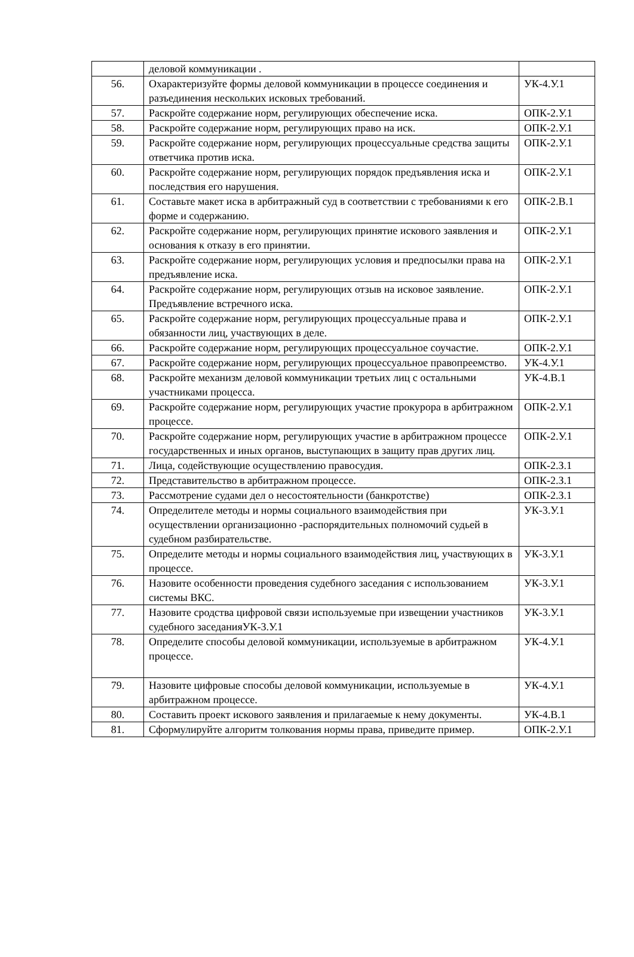| | деловой коммуникации . | |
| 56. | Охарактеризуйте формы деловой коммуникации в процессе соединения и разъединения нескольких исковых требований. | УК-4.У.1 |
| 57. | Раскройте содержание норм, регулирующих обеспечение иска. | ОПК-2.У.1 |
| 58. | Раскройте содержание норм, регулирующих право на иск. | ОПК-2.У.1 |
| 59. | Раскройте содержание норм, регулирующих процессуальные средства защиты ответчика против иска. | ОПК-2.У.1 |
| 60. | Раскройте содержание норм, регулирующих порядок предъявления иска и последствия его нарушения. | ОПК-2.У.1 |
| 61. | Составьте макет иска в арбитражный суд в соответствии с требованиями к его форме и содержанию. | ОПК-2.В.1 |
| 62. | Раскройте содержание норм, регулирующих принятие искового заявления и основания к отказу в его принятии. | ОПК-2.У.1 |
| 63. | Раскройте содержание норм, регулирующих условия и предпосылки права на предъявление иска. | ОПК-2.У.1 |
| 64. | Раскройте содержание норм, регулирующих отзыв на исковое заявление. Предъявление встречного иска. | ОПК-2.У.1 |
| 65. | Раскройте содержание норм, регулирующих процессуальные права и обязанности лиц, участвующих в деле. | ОПК-2.У.1 |
| 66. | Раскройте содержание норм, регулирующих процессуальное соучастие. | ОПК-2.У.1 |
| 67. | Раскройте содержание норм, регулирующих процессуальное правопреемство. | УК-4.У.1 |
| 68. | Раскройте механизм деловой коммуникации третьих лиц с остальными участниками процесса. | УК-4.В.1 |
| 69. | Раскройте содержание норм, регулирующих участие прокурора в арбитражном процессе. | ОПК-2.У.1 |
| 70. | Раскройте содержание норм, регулирующих участие в арбитражном процессе государственных и иных органов, выступающих в защиту прав других лиц. | ОПК-2.У.1 |
| 71. | Лица, содействующие осуществлению правосудия. | ОПК-2.З.1 |
| 72. | Представительство в арбитражном процессе. | ОПК-2.З.1 |
| 73. | Рассмотрение судами дел о несостоятельности (банкротстве) | ОПК-2.З.1 |
| 74. | Определителе методы и нормы социального взаимодействия при осуществлении организационно -распорядительных полномочий судьей в судебном разбирательстве. | УК-3.У.1 |
| 75. | Определите методы и нормы социального взаимодействия лиц, участвующих в процессе. | УК-3.У.1 |
| 76. | Назовите особенности проведения судебного заседания с использованием системы ВКС. | УК-3.У.1 |
| 77. | Назовите сродства цифровой связи используемые при извещении участников судебного заседанияУК-3.У.1 | УК-3.У.1 |
| 78. | Определите способы деловой коммуникации, используемые в арбитражном процессе. | УК-4.У.1 |
| 79. | Назовите цифровые способы деловой коммуникации, используемые в арбитражном процессе. | УК-4.У.1 |
| 80. | Составить проект искового заявления и прилагаемые к нему документы. | УК-4.В.1 |
| 81. | Сформулируйте алгоритм толкования нормы права, приведите пример. | ОПК-2.У.1 |